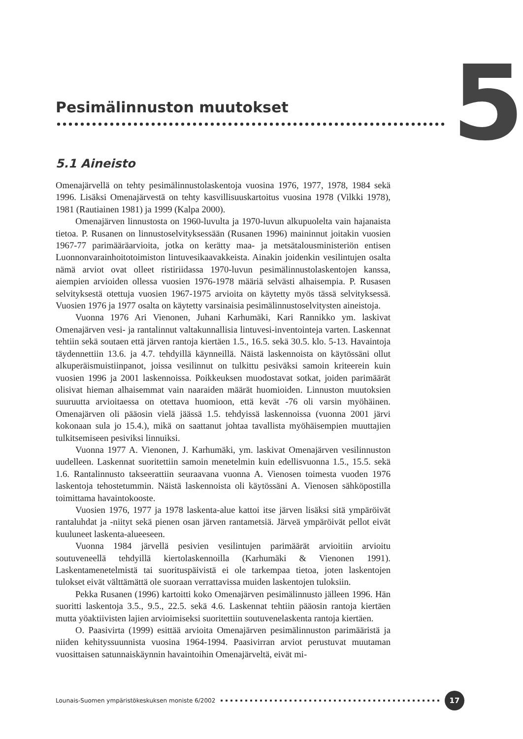5
Pesimälinnuston muutokset
5.1 Aineisto
Omenajärvellä on tehty pesimälinnustolaskentoja vuosina 1976, 1977, 1978, 1984 sekä 1996. Lisäksi Omenajärvestä on tehty kasvillisuuskartoitus vuosina 1978 (Vilkki 1978), 1981 (Rautiainen 1981) ja 1999 (Kalpa 2000).
Omenajärven linnustosta on 1960-luvulta ja 1970-luvun alkupuolelta vain hajanaista tietoa. P. Rusanen on linnustoselvityksessään (Rusanen 1996) maininnut joitakin vuosien 1967-77 parimääräarvioita, jotka on kerätty maa- ja metsätalousministeriön entisen Luonnonvarainhoitotoimiston lintuvesikaavakkeista. Ainakin joidenkin vesilintujen osalta nämä arviot ovat olleet ristiriidassa 1970-luvun pesimälinnustolaskentojen kanssa, aiempien arvioiden ollessa vuosien 1976-1978 määriä selvästi alhaisempia. P. Rusasen selvityksestä otettuja vuosien 1967-1975 arvioita on käytetty myös tässä selvityksessä. Vuosien 1976 ja 1977 osalta on käytetty varsinaisia pesimälinnustoselvitysten aineistoja.
Vuonna 1976 Ari Vienonen, Juhani Karhumäki, Kari Rannikko ym. laskivat Omenajärven vesi- ja rantalinnut valtakunnallisia lintuvesi-inventointeja varten. Laskennat tehtiin sekä soutaen että järven rantoja kiertäen 1.5., 16.5. sekä 30.5. klo. 5-13. Havaintoja täydennettiin 13.6. ja 4.7. tehdyillä käynneillä. Näistä laskennoista on käytössäni ollut alkuperäismuistiinpanot, joissa vesilinnut on tulkittu pesiväksi samoin kriteerein kuin vuosien 1996 ja 2001 laskennoissa. Poikkeuksen muodostavat sotkat, joiden parimäärät olisivat hieman alhaisemmat vain naaraiden määrät huomioiden. Linnuston muutoksien suuruutta arvioitaessa on otettava huomioon, että kevät -76 oli varsin myöhäinen. Omenajärven oli pääosin vielä jäässä 1.5. tehdyissä laskennoissa (vuonna 2001 järvi kokonaan sula jo 15.4.), mikä on saattanut johtaa tavallista myöhäisempien muuttajien tulkitsemiseen pesiviksi linnuiksi.
Vuonna 1977 A. Vienonen, J. Karhumäki, ym. laskivat Omenajärven vesilinnuston uudelleen. Laskennat suoritettiin samoin menetelmin kuin edellisvuonna 1.5., 15.5. sekä 1.6. Rantalinnusto takseerattiin seuraavana vuonna A. Vienosen toimesta vuoden 1976 laskentoja tehostetummin. Näistä laskennoista oli käytössäni A. Vienosen sähköpostilla toimittama havaintokooste.
Vuosien 1976, 1977 ja 1978 laskenta-alue kattoi itse järven lisäksi sitä ympäröivät rantaluhdat ja -niityt sekä pienen osan järven rantametsiä. Järveä ympäröivät pellot eivät kuuluneet laskenta-alueeseen.
Vuonna 1984 järvellä pesivien vesilintujen parimäärät arvioitiin arvioitu soutuveneellä tehdyillä kiertolaskennoilla (Karhumäki & Vienonen 1991). Laskentamenetelmistä tai suorituspäivistä ei ole tarkempaa tietoa, joten laskentojen tulokset eivät välttämättä ole suoraan verrattavissa muiden laskentojen tuloksiin.
Pekka Rusanen (1996) kartoitti koko Omenajärven pesimälinnusto jälleen 1996. Hän suoritti laskentoja 3.5., 9.5., 22.5. sekä 4.6. Laskennat tehtiin pääosin rantoja kiertäen mutta yöaktiivisten lajien arvioimiseksi suoritettiin soutuvenelaskenta rantoja kiertäen.
O. Paasivirta (1999) esittää arvioita Omenajärven pesimälinnuston parimääristä ja niiden kehityssuunnista vuosina 1964-1994. Paasivirran arviot perustuvat muutaman vuosittaisen satunnaiskäynnin havaintoihin Omenajärveltä, eivät mi-
Lounais-Suomen ympäristökeskuksen moniste 6/2002 17